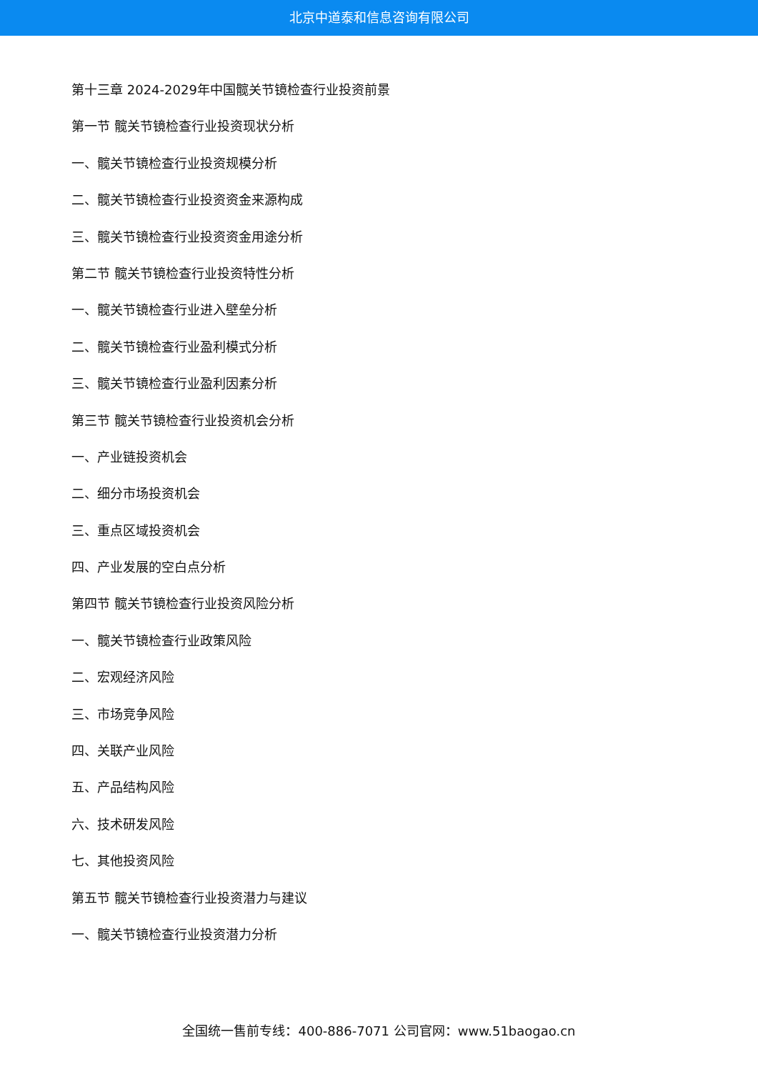北京中道泰和信息咨询有限公司
第十三章 2024-2029年中国髋关节镜检查行业投资前景
第一节 髋关节镜检查行业投资现状分析
一、髋关节镜检查行业投资规模分析
二、髋关节镜检查行业投资资金来源构成
三、髋关节镜检查行业投资资金用途分析
第二节 髋关节镜检查行业投资特性分析
一、髋关节镜检查行业进入壁垒分析
二、髋关节镜检查行业盈利模式分析
三、髋关节镜检查行业盈利因素分析
第三节 髋关节镜检查行业投资机会分析
一、产业链投资机会
二、细分市场投资机会
三、重点区域投资机会
四、产业发展的空白点分析
第四节 髋关节镜检查行业投资风险分析
一、髋关节镜检查行业政策风险
二、宏观经济风险
三、市场竞争风险
四、关联产业风险
五、产品结构风险
六、技术研发风险
七、其他投资风险
第五节 髋关节镜检查行业投资潜力与建议
一、髋关节镜检查行业投资潜力分析
全国统一售前专线：400-886-7071 公司官网：www.51baogao.cn